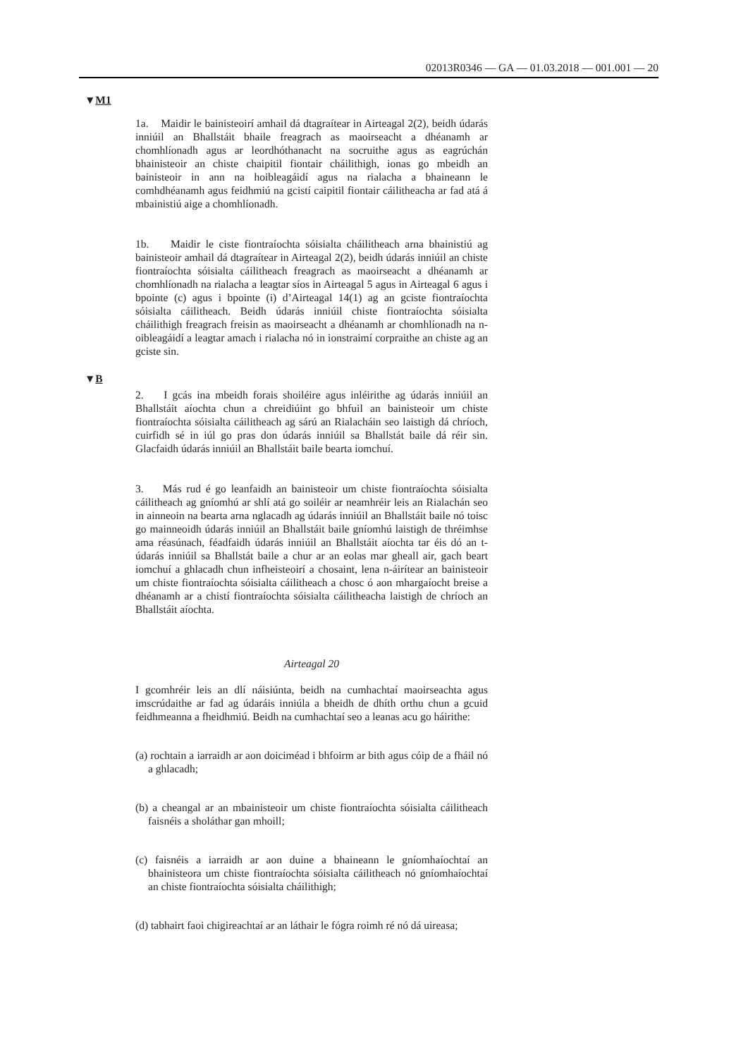02013R0346 — GA — 01.03.2018 — 001.001 — 20
▼M1
1a. Maidir le bainisteoirí amhail dá dtagraítear in Airteagal 2(2), beidh údarás inniúil an Bhallstáit bhaile freagrach as maoirseacht a dhéanamh ar chomhlíonadh agus ar leordhóthanacht na socruithe agus as eagrúchán bhainisteoir an chiste chaipitil fiontair cháilithigh, ionas go mbeidh an bainisteoir in ann na hoibleagáidí agus na rialacha a bhaineann le comhdhéanamh agus feidhmiú na gcistí caipitil fiontair cáilitheacha ar fad atá á mbainistiú aige a chomhlíonadh.
1b. Maidir le ciste fiontraíochta sóisialta cháilitheach arna bhainistiú ag bainisteoir amhail dá dtagraítear in Airteagal 2(2), beidh údarás inniúil an chiste fiontraíochta sóisialta cáilitheach freagrach as maoir­seacht a dhéanamh ar chomhlíonadh na rialacha a leagtar síos in Airteagal 5 agus in Airteagal 6 agus i bpointe (c) agus i bpointe (i) d’Airteagal 14(1) ag an gciste fiontraíochta sóisialta cáilitheach. Beidh údarás inniúil chiste fiontraíochta sóisialta cháilithigh freagrach freisin as maoirseacht a dhéanamh ar chomhlíonadh na n-oibleagáidí a leagtar amach i rialacha nó in ionstraimí corpraithe an chiste ag an gciste sin.
▼B
2. I gcás ina mbeidh forais shoiléire agus inléirithe ag údarás inniúil an Bhallstáit aíochta chun a chreidiúint go bhfuil an bainisteoir um chiste fiontraíochta sóisialta cáilitheach ag sárú an Rialacháin seo laistigh dá chríoch, cuirfidh sé in iúl go pras don údarás inniúil sa Bhallstát baile dá réir sin. Glacfaidh údarás inniúil an Bhallstáit baile bearta iomchuí.
3. Más rud é go leanfaidh an bainisteoir um chiste fiontraíochta sóisialta cáilitheach ag gníomhú ar shlí atá go soiléir ar neamhréir leis an Rialachán seo in ainneoin na bearta arna nglacadh ag údarás inniúil an Bhallstáit baile nó toisc go mainneoidh údarás inniúil an Bhallstáit baile gníomhú laistigh de thréimhse ama réasúnach, féadfaidh údarás inniúil an Bhallstáit aíochta tar éis dó an t-údarás inniúil sa Bhallstát baile a chur ar an eolas mar gheall air, gach beart iomchuí a ghlacadh chun infheisteoirí a chosaint, lena n-áirítear an bainisteoir um chiste fiontraíochta sóisialta cáilitheach a chosc ó aon mhargaíocht breise a dhéanamh ar a chistí fiontraíochta sóisialta cáilitheacha laistigh de chríoch an Bhallstáit aíochta.
Airteagal 20
I gcomhréir leis an dlí náisiúnta, beidh na cumhachtaí maoirseachta agus imscrúdaithe ar fad ag údaráis inniúla a bheidh de dhíth orthu chun a gcuid feidhmeanna a fheidhmiú. Beidh na cumhachtaí seo a leanas acu go háirithe:
(a) rochtain a iarraidh ar aon doiciméad i bhfoirm ar bith agus cóip de a fháil nó a ghlacadh;
(b) a cheangal ar an mbainisteoir um chiste fiontraíochta sóisialta cáili­theach faisnéis a sholáthar gan mhoill;
(c) faisnéis a iarraidh ar aon duine a bhaineann le gníomhaíochtaí an bhainisteora um chiste fiontraíochta sóisialta cáilitheach nó gníom­haíochtaí an chiste fiontraíochta sóisialta cháilithigh;
(d) tabhairt faoi chigireachtaí ar an láthair le fógra roimh ré nó dá uireasa;